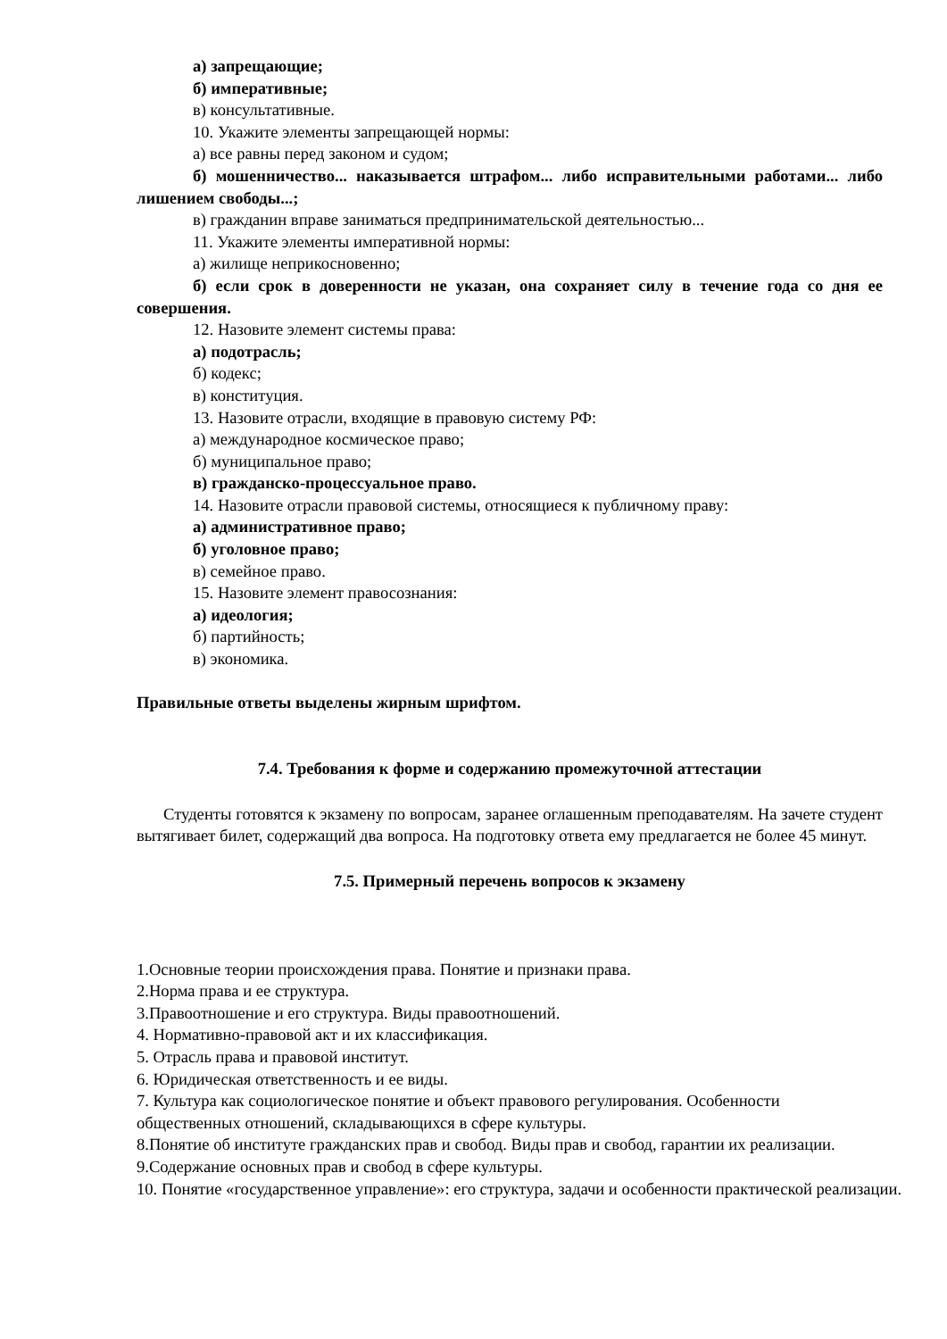а) запрещающие;
б) императивные;
в) консультативные.
10. Укажите элементы запрещающей нормы:
а) все равны перед законом и судом;
б) мошенничество... наказывается штрафом... либо исправительными работами... либо лишением свободы...;
в) гражданин вправе заниматься предпринимательской деятельностью...
11. Укажите элементы императивной нормы:
а) жилище неприкосновенно;
б) если срок в доверенности не указан, она сохраняет силу в течение года со дня ее совершения.
12. Назовите элемент системы права:
а) подотрасль;
б) кодекс;
в) конституция.
13. Назовите отрасли, входящие в правовую систему РФ:
а) международное космическое право;
б) муниципальное право;
в) гражданско-процессуальное право.
14. Назовите отрасли правовой системы, относящиеся к публичному праву:
а) административное право;
б) уголовное право;
в) семейное право.
15. Назовите элемент правосознания:
а) идеология;
б) партийность;
в) экономика.
Правильные ответы выделены жирным шрифтом.
7.4. Требования к форме и содержанию промежуточной аттестации
Студенты готовятся к экзамену по вопросам, заранее оглашенным преподавателям. На зачете студент вытягивает билет, содержащий два вопроса. На подготовку ответа ему предлагается не более 45 минут.
7.5. Примерный перечень вопросов к экзамену
1.Основные теории происхождения права. Понятие и признаки права.
2.Норма права и ее структура.
3.Правоотношение и его структура. Виды правоотношений.
4. Нормативно-правовой акт и их классификация.
5. Отрасль права и правовой институт.
6. Юридическая ответственность и ее виды.
7. Культура как социологическое понятие и объект правового регулирования. Особенности общественных отношений, складывающихся в сфере культуры.
8.Понятие об институте гражданских прав и свобод. Виды прав и свобод, гарантии их реализации.
9.Содержание основных прав и свобод в сфере культуры.
10. Понятие «государственное управление»: его структура, задачи и особенности практической реализации.